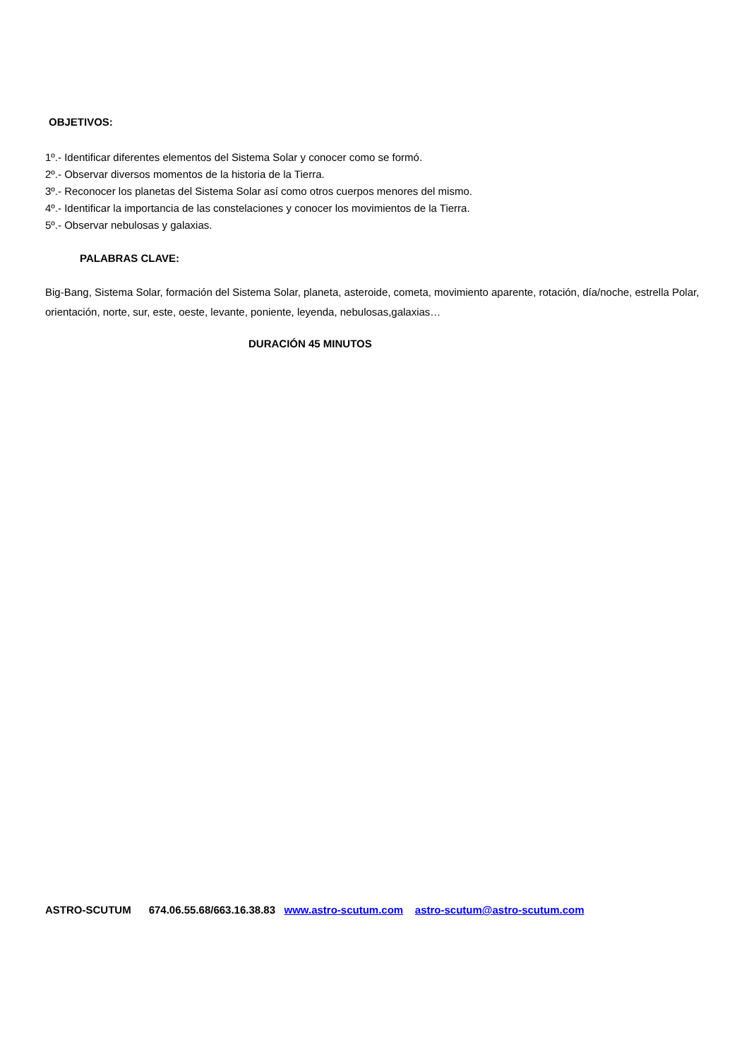OBJETIVOS:
1º.- Identificar diferentes elementos del Sistema Solar y conocer como se formó.
2º.- Observar diversos momentos de la historia de la Tierra.
3º.- Reconocer los planetas del Sistema Solar así como otros cuerpos menores del mismo.
4º.- Identificar la importancia de las constelaciones y conocer los movimientos de la Tierra.
5º.- Observar nebulosas y galaxias.
PALABRAS CLAVE:
Big-Bang, Sistema Solar, formación del Sistema Solar, planeta, asteroide, cometa, movimiento aparente, rotación, día/noche, estrella Polar, orientación, norte, sur, este, oeste, levante, poniente, leyenda, nebulosas,galaxias…
DURACIÓN 45 MINUTOS
ASTRO-SCUTUM 674.06.55.68/663.16.38.83 www.astro-scutum.com astro-scutum@astro-scutum.com